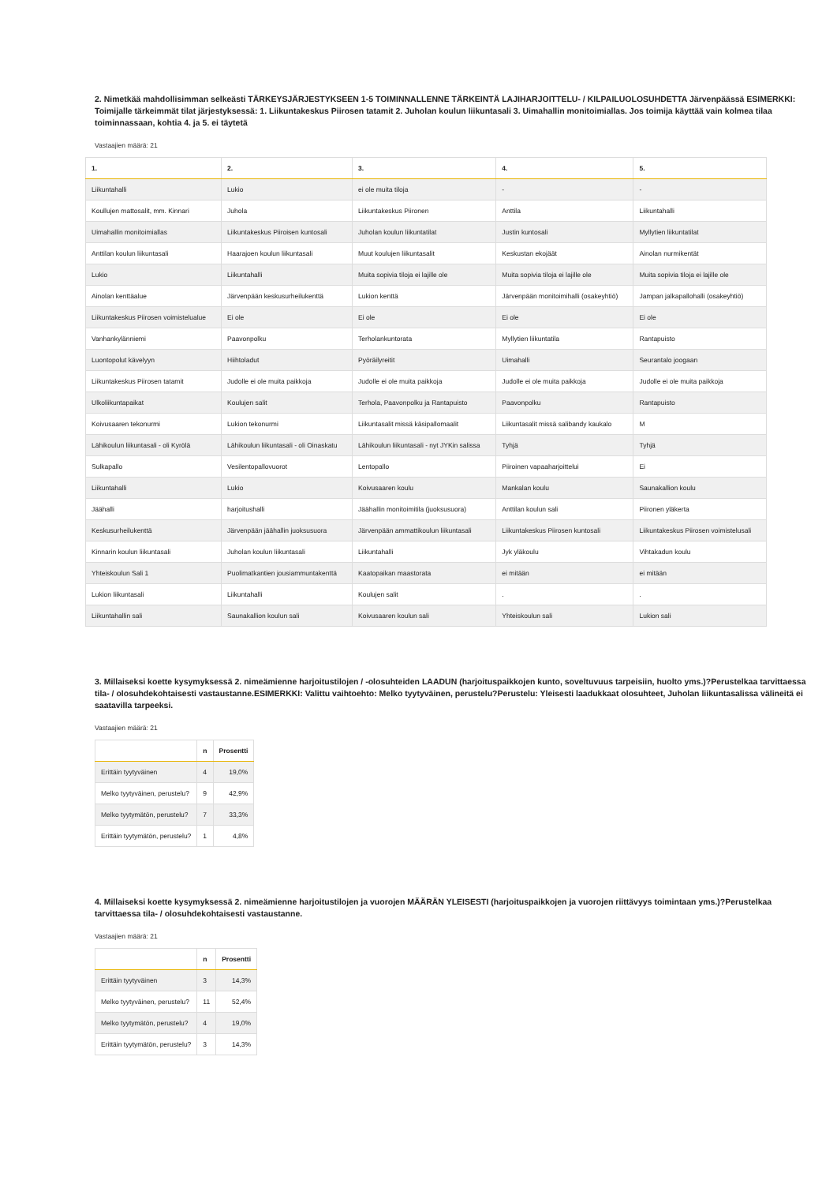2. Nimetkää mahdollisimman selkeästi TÄRKEYSJÄRJESTYKSEEN 1-5 TOIMINNALLENNE TÄRKEINTÄ LAJIHARJOITTELU- / KILPAILUOLOSUHDETTA Järvenpäässä ESIMERKKI: Toimijalle tärkeimmät tilat järjestyksessä: 1. Liikuntakeskus Piirosen tatamit 2. Juholan koulun liikuntasali 3. Uimahallin monitoimiallas. Jos toimija käyttää vain kolmea tilaa toiminnassaan, kohtia 4. ja 5. ei täytetä
Vastaajien määrä: 21
| 1. | 2. | 3. | 4. | 5. |
| --- | --- | --- | --- | --- |
| Liikuntahalli | Lukio | ei ole muita tiloja | - | - |
| Koullujen mattosalit, mm. Kinnari | Juhola | Liikuntakeskus Piironen | Anttila | Liikuntahalli |
| Uimahallin monitoimiallas | Liikuntakeskus Piiroisen kuntosali | Juholan koulun liikuntatilat | Justin kuntosali | Myllytien liikuntatilat |
| Anttilan koulun liikuntasali | Haarajoen koulun liikuntasali | Muut koulujen liikuntasalit | Keskustan ekojäät | Ainolan nurmikentät |
| Lukio | Liikuntahalli | Muita sopivia tiloja ei lajille ole | Muita sopivia tiloja ei lajille ole | Muita sopivia tiloja ei lajille ole |
| Ainolan kenttäalue | Järvenpään keskusurheilukenttä | Lukion kenttä | Järvenpään monitoimihalli (osakeyhtiö) | Jampan jalkapallohalli (osakeyhtiö) |
| Liikuntakeskus Piirosen voimistelualue | Ei ole | Ei ole | Ei ole | Ei ole |
| Vanhankylänniemi | Paavonpolku | Terholankuntorata | Myllytien liikuntatila | Rantapuisto |
| Luontopolut kävelyyn | Hiihtoladut | Pyöräilyreitit | Uimahalli | Seurantalo joogaan |
| Liikuntakeskus Piirosen tatamit | Judolle ei ole muita paikkoja | Judolle ei ole muita paikkoja | Judolle ei ole muita paikkoja | Judolle ei ole muita paikkoja |
| Ulkoliikuntapaikat | Koulujen salit | Terhola, Paavonpolku ja Rantapuisto | Paavonpolku | Rantapuisto |
| Koivusaaren tekonurmi | Lukion tekonurmi | Liikuntasalit missä käsipallomaalit | Liikuntasalit missä salibandy kaukalo | M |
| Lähikoulun liikuntasali - oli Kyrölä | Lähikoulun liikuntasali - oli Oinaskatu | Lähikoulun liikuntasali - nyt JYKin salissa | Tyhjä | Tyhjä |
| Sulkapallo | Vesilentopallovuorot | Lentopallo | Piiroinen vapaaharjoittelui | Ei |
| Liikuntahalli | Lukio | Koivusaaren koulu | Mankalan koulu | Saunakallion koulu |
| Jäähalli | harjoitushalli | Jäähallin monitoimitila (juoksusuora) | Anttilan koulun sali | Piironen yläkerta |
| Keskusurheilukenttä | Järvenpään jäähallin juoksusuora | Järvenpään ammattikoulun liikuntasali | Liikuntakeskus Piirosen kuntosali | Liikuntakeskus Piirosen voimistelusali |
| Kinnarin koulun liikuntasali | Juholan koulun liikuntasali | Liikuntahalli | Jyk yläkoulu | Vihtakadun koulu |
| Yhteiskoulun Sali 1 | Puolimatkantien jousiammuntakenttä | Kaatopaikan maastorata | ei mitään | ei mitään |
| Lukion liikuntasali | Liikuntahalli | Koulujen salit | . | . |
| Liikuntahallin sali | Saunakallion koulun sali | Koivusaaren koulun sali | Yhteiskoulun sali | Lukion sali |
3. Millaiseksi koette kysymyksessä 2. nimeämienne harjoitustilojen / -olosuhteiden LAADUN (harjoituspaikkojen kunto, soveltuvuus tarpeisiin, huolto yms.)?Perustelkaa tarvittaessa tila- / olosuhdekohtaisesti vastaustanne.ESIMERKKI: Valittu vaihtoehto: Melko tyytyväinen, perustelu?Perustelu: Yleisesti laadukkaat olosuhteet, Juholan liikuntasalissa välineitä ei saatavilla tarpeeksi.
Vastaajien määrä: 21
| | n | Prosentti |
| --- | --- | --- |
| Erittäin tyytyväinen | 4 | 19,0% |
| Melko tyytyväinen, perustelu? | 9 | 42,9% |
| Melko tyytymätön, perustelu? | 7 | 33,3% |
| Erittäin tyytymätön, perustelu? | 1 | 4,8% |
4. Millaiseksi koette kysymyksessä 2. nimeämienne harjoitustilojen ja vuorojen MÄÄRÄN YLEISESTI (harjoituspaikkojen ja vuorojen riittävyys toimintaan yms.)?Perustelkaa tarvittaessa tila- / olosuhdekohtaisesti vastaustanne.
Vastaajien määrä: 21
| | n | Prosentti |
| --- | --- | --- |
| Erittäin tyytyväinen | 3 | 14,3% |
| Melko tyytyväinen, perustelu? | 11 | 52,4% |
| Melko tyytymätön, perustelu? | 4 | 19,0% |
| Erittäin tyytymätön, perustelu? | 3 | 14,3% |